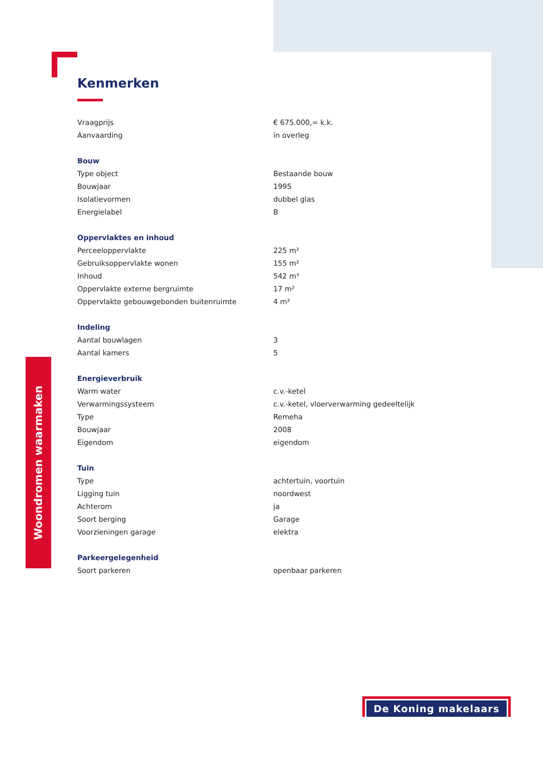Kenmerken
| Vraagprijs | € 675.000,= k.k. |
| Aanvaarding | in overleg |
| Bouw | |
| Type object | Bestaande bouw |
| Bouwjaar | 1995 |
| Isolatievormen | dubbel glas |
| Energielabel | B |
| Oppervlaktes en inhoud | |
| Perceeloppervlakte | 225 m² |
| Gebruiksoppervlakte wonen | 155 m² |
| Inhoud | 542 m³ |
| Oppervlakte externe bergruimte | 17 m² |
| Oppervlakte gebouwgebonden buitenruimte | 4 m² |
| Indeling | |
| Aantal bouwlagen | 3 |
| Aantal kamers | 5 |
| Energieverbruik | |
| Warm water | c.v.-ketel |
| Verwarmingssysteem | c.v.-ketel, vloerverwarming gedeeltelijk |
| Type | Remeha |
| Bouwjaar | 2008 |
| Eigendom | eigendom |
| Tuin | |
| Type | achtertuin, voortuin |
| Ligging tuin | noordwest |
| Achterom | ja |
| Soort berging | Garage |
| Voorzieningen garage | elektra |
| Parkeergelegenheid | |
| Soort parkeren | openbaar parkeren |
Woondromen waarmaken
De Koning makelaars